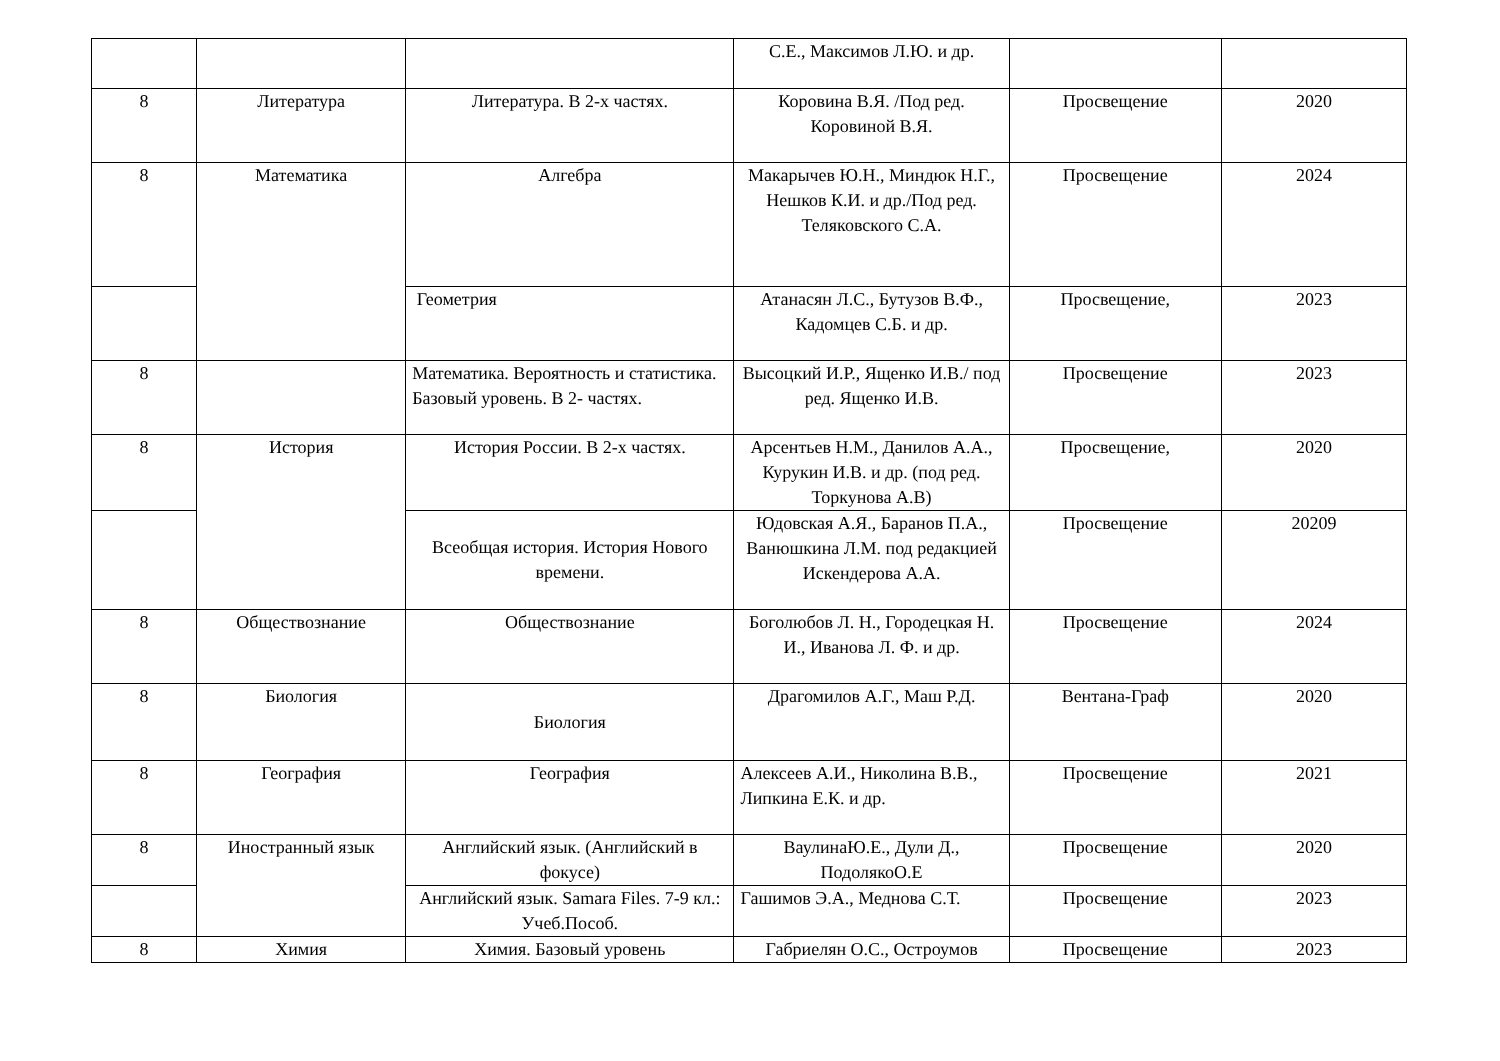| | | | С.Е., Максимов Л.Ю. и др. | | |
| 8 | Литература | Литература. В 2-х частях. | Коровина В.Я. /Под ред. Коровиной В.Я. | Просвещение | 2020 |
| 8 | Математика | Алгебра | Макарычев Ю.Н., Миндюк Н.Г., Нешков К.И. и др./Под ред. Теляковского С.А. | Просвещение | 2024 |
| | | Геометрия | Атанасян Л.С., Бутузов В.Ф., Кадомцев С.Б. и др. | Просвещение, | 2023 |
| 8 | | Математика. Вероятность и статистика. Базовый уровень. В 2- частях. | Высоцкий И.Р., Ященко И.В./ под ред. Ященко И.В. | Просвещение | 2023 |
| 8 | История | История России. В 2-х частях. | Арсентьев Н.М., Данилов А.А., Курукин И.В. и др. (под ред. Торкунова А.В) | Просвещение, | 2020 |
| | | Всеобщая история. История Нового времени. | Юдовская А.Я., Баранов П.А., Ванюшкина Л.М. под редакцией Искендерова А.А. | Просвещение | 20209 |
| 8 | Обществознание | Обществознание | Боголюбов Л. Н., Городецкая Н. И., Иванова Л. Ф. и др. | Просвещение | 2024 |
| 8 | Биология | Биология | Драгомилов А.Г., Маш Р.Д. | Вентана-Граф | 2020 |
| 8 | География | География | Алексеев А.И., Николина В.В., Липкина Е.К. и др. | Просвещение | 2021 |
| 8 | Иностранный язык | Английский язык. (Английский в фокусе) | ВаулинаЮ.Е., Дули Д., ПодолякоО.Е | Просвещение | 2020 |
| | | Английский язык. Samara Files. 7-9 кл.: Учеб.Пособ. | Гашимов Э.А., Меднова С.Т. | Просвещение | 2023 |
| 8 | Химия | Химия. Базовый уровень | Габриелян О.С., Остроумов | Просвещение | 2023 |